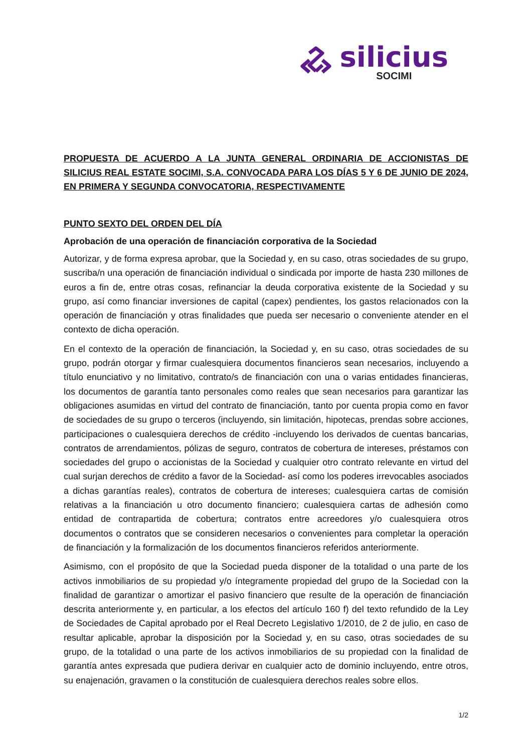silicius
SOCIMI
PROPUESTA DE ACUERDO A LA JUNTA GENERAL ORDINARIA DE ACCIONISTAS DE SILICIUS REAL ESTATE SOCIMI, S.A. CONVOCADA PARA LOS DÍAS 5 Y 6 DE JUNIO DE 2024, EN PRIMERA Y SEGUNDA CONVOCATORIA, RESPECTIVAMENTE
PUNTO SEXTO DEL ORDEN DEL DÍA
Aprobación de una operación de financiación corporativa de la Sociedad
Autorizar, y de forma expresa aprobar, que la Sociedad y, en su caso, otras sociedades de su grupo, suscriba/n una operación de financiación individual o sindicada por importe de hasta 230 millones de euros a fin de, entre otras cosas, refinanciar la deuda corporativa existente de la Sociedad y su grupo, así como financiar inversiones de capital (capex) pendientes, los gastos relacionados con la operación de financiación y otras finalidades que pueda ser necesario o conveniente atender en el contexto de dicha operación.
En el contexto de la operación de financiación, la Sociedad y, en su caso, otras sociedades de su grupo, podrán otorgar y firmar cualesquiera documentos financieros sean necesarios, incluyendo a título enunciativo y no limitativo, contrato/s de financiación con una o varias entidades financieras, los documentos de garantía tanto personales como reales que sean necesarios para garantizar las obligaciones asumidas en virtud del contrato de financiación, tanto por cuenta propia como en favor de sociedades de su grupo o terceros (incluyendo, sin limitación, hipotecas, prendas sobre acciones, participaciones o cualesquiera derechos de crédito -incluyendo los derivados de cuentas bancarias, contratos de arrendamientos, pólizas de seguro, contratos de cobertura de intereses, préstamos con sociedades del grupo o accionistas de la Sociedad y cualquier otro contrato relevante en virtud del cual surjan derechos de crédito a favor de la Sociedad- así como los poderes irrevocables asociados a dichas garantías reales), contratos de cobertura de intereses; cualesquiera cartas de comisión relativas a la financiación u otro documento financiero; cualesquiera cartas de adhesión como entidad de contrapartida de cobertura; contratos entre acreedores y/o cualesquiera otros documentos o contratos que se consideren necesarios o convenientes para completar la operación de financiación y la formalización de los documentos financieros referidos anteriormente.
Asimismo, con el propósito de que la Sociedad pueda disponer de la totalidad o una parte de los activos inmobiliarios de su propiedad y/o íntegramente propiedad del grupo de la Sociedad con la finalidad de garantizar o amortizar el pasivo financiero que resulte de la operación de financiación descrita anteriormente y, en particular, a los efectos del artículo 160 f) del texto refundido de la Ley de Sociedades de Capital aprobado por el Real Decreto Legislativo 1/2010, de 2 de julio, en caso de resultar aplicable, aprobar la disposición por la Sociedad y, en su caso, otras sociedades de su grupo, de la totalidad o una parte de los activos inmobiliarios de su propiedad con la finalidad de garantía antes expresada que pudiera derivar en cualquier acto de dominio incluyendo, entre otros, su enajenación, gravamen o la constitución de cualesquiera derechos reales sobre ellos.
1/2